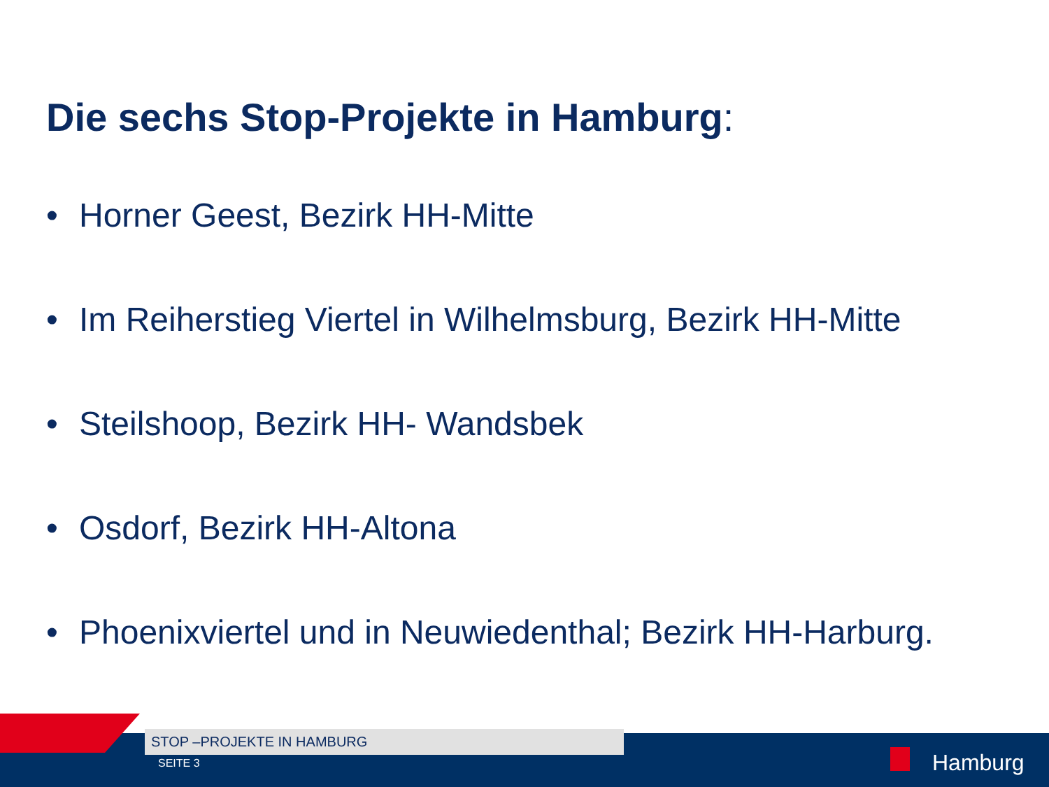Die sechs Stop-Projekte in Hamburg:
• Horner Geest, Bezirk HH-Mitte
• Im Reiherstieg Viertel in Wilhelmsburg, Bezirk HH-Mitte
• Steilshoop, Bezirk HH- Wandsbek
• Osdorf, Bezirk HH-Altona
• Phoenixviertel und in Neuwiedenthal; Bezirk HH-Harburg.
STOP –PROJEKTE IN HAMBURG
SEITE 3 Hamburg